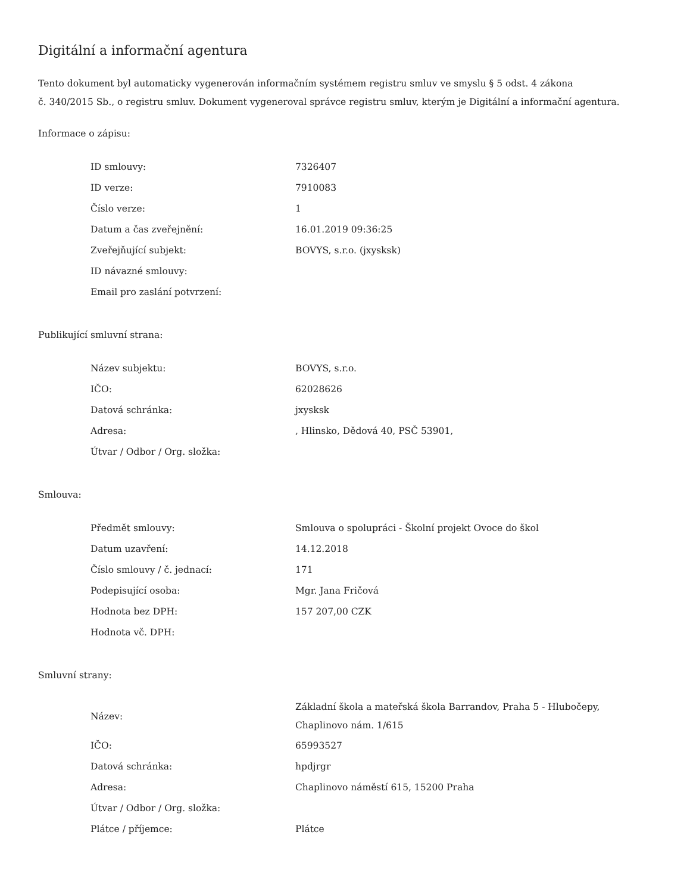Digitální a informační agentura
Tento dokument byl automaticky vygenerován informačním systémem registru smluv ve smyslu § 5 odst. 4 zákona
č. 340/2015 Sb., o registru smluv. Dokument vygeneroval správce registru smluv, kterým je Digitální a informační agentura.
Informace o zápisu:
| ID smlouvy: | 7326407 |
| ID verze: | 7910083 |
| Číslo verze: | 1 |
| Datum a čas zveřejnění: | 16.01.2019 09:36:25 |
| Zveřejňující subjekt: | BOVYS, s.r.o. (jxysksk) |
| ID návazné smlouvy: | |
| Email pro zaslání potvrzení: | |
Publikující smluvní strana:
| Název subjektu: | BOVYS, s.r.o. |
| IČO: | 62028626 |
| Datová schránka: | jxysksk |
| Adresa: | , Hlinsko, Dědová 40, PSČ 53901, |
| Útvar / Odbor / Org. složka: | |
Smlouva:
| Předmět smlouvy: | Smlouva o spolupráci - Školní projekt Ovoce do škol |
| Datum uzavření: | 14.12.2018 |
| Číslo smlouvy / č. jednací: | 171 |
| Podepisující osoba: | Mgr. Jana Fričová |
| Hodnota bez DPH: | 157 207,00 CZK |
| Hodnota vč. DPH: | |
Smluvní strany:
| Název: | Základní škola a mateřská škola Barrandov, Praha 5 - Hlubočepy, Chaplinovo nám. 1/615 |
| IČO: | 65993527 |
| Datová schránka: | hpdjrgr |
| Adresa: | Chaplinovo náměstí 615, 15200 Praha |
| Útvar / Odbor / Org. složka: | |
| Plátce / příjemce: | Plátce |